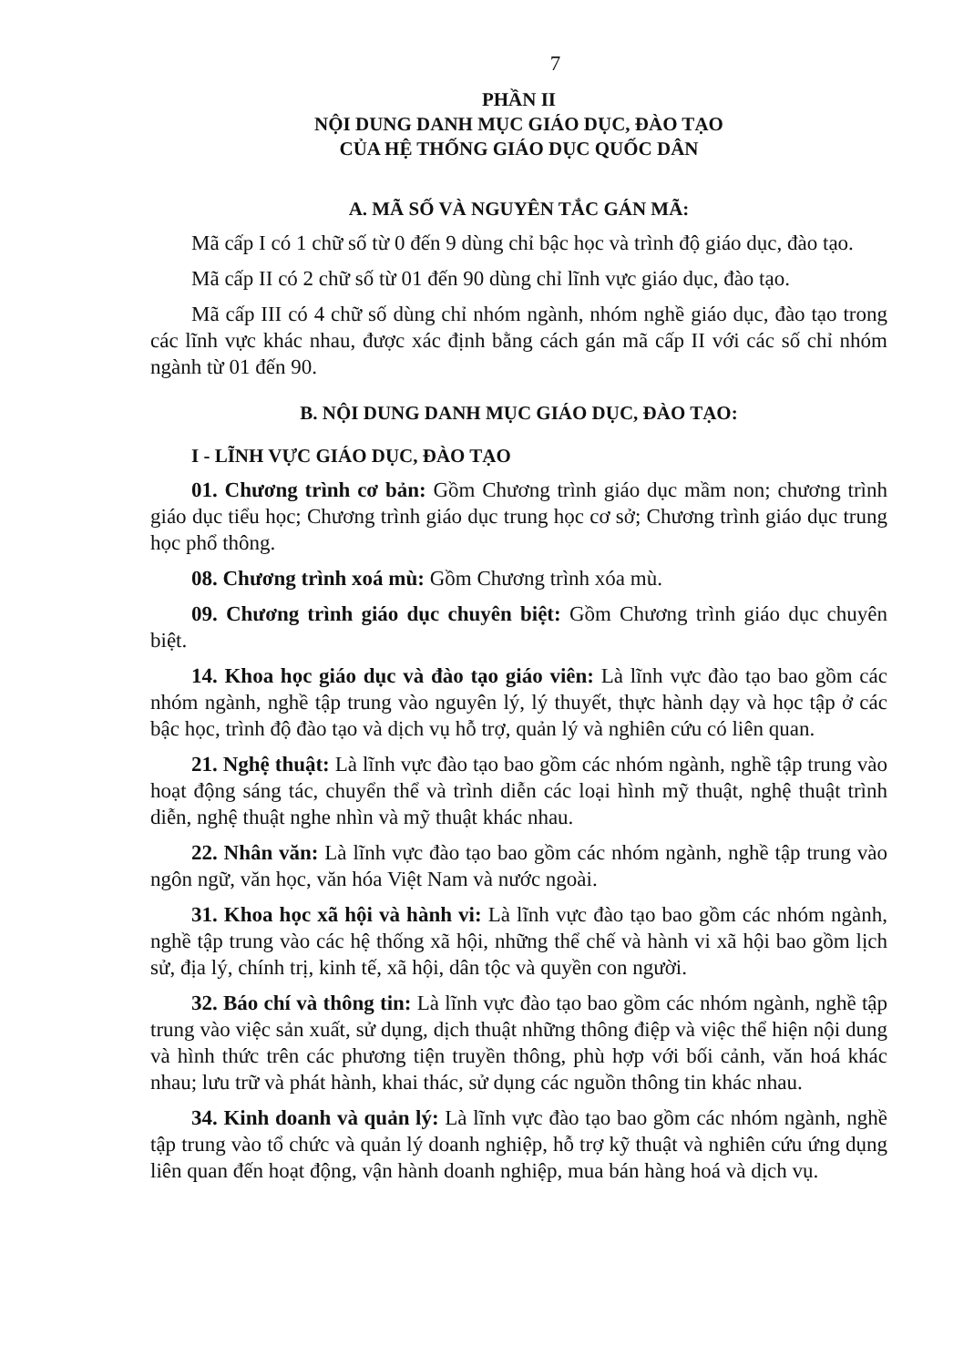7
PHẦN II
NỘI DUNG DANH MỤC GIÁO DỤC, ĐÀO TẠO
CỦA HỆ THỐNG GIÁO DỤC QUỐC DÂN
A. MÃ SỐ VÀ NGUYÊN TẮC GÁN MÃ:
Mã cấp I có 1 chữ số từ 0 đến 9 dùng chỉ bậc học và trình độ giáo dục, đào tạo.
Mã cấp II có 2 chữ số từ 01 đến 90 dùng chỉ lĩnh vực giáo dục, đào tạo.
Mã cấp III có 4 chữ số dùng chỉ nhóm ngành, nhóm nghề giáo dục, đào tạo trong các lĩnh vực khác nhau, được xác định bằng cách gán mã cấp II với các số chỉ nhóm ngành từ 01 đến 90.
B. NỘI DUNG DANH MỤC GIÁO DỤC, ĐÀO TẠO:
I - LĨNH VỰC GIÁO DỤC, ĐÀO TẠO
01. Chương trình cơ bản: Gồm Chương trình giáo dục mầm non; chương trình giáo dục tiểu học; Chương trình giáo dục trung học cơ sở; Chương trình giáo dục trung học phổ thông.
08. Chương trình xoá mù: Gồm Chương trình xóa mù.
09. Chương trình giáo dục chuyên biệt: Gồm Chương trình giáo dục chuyên biệt.
14. Khoa học giáo dục và đào tạo giáo viên: Là lĩnh vực đào tạo bao gồm các nhóm ngành, nghề tập trung vào nguyên lý, lý thuyết, thực hành dạy và học tập ở các bậc học, trình độ đào tạo và dịch vụ hỗ trợ, quản lý và nghiên cứu có liên quan.
21. Nghệ thuật: Là lĩnh vực đào tạo bao gồm các nhóm ngành, nghề tập trung vào hoạt động sáng tác, chuyển thể và trình diễn các loại hình mỹ thuật, nghệ thuật trình diễn, nghệ thuật nghe nhìn và mỹ thuật khác nhau.
22. Nhân văn: Là lĩnh vực đào tạo bao gồm các nhóm ngành, nghề tập trung vào ngôn ngữ, văn học, văn hóa Việt Nam và nước ngoài.
31. Khoa học xã hội và hành vi: Là lĩnh vực đào tạo bao gồm các nhóm ngành, nghề tập trung vào các hệ thống xã hội, những thể chế và hành vi xã hội bao gồm lịch sử, địa lý, chính trị, kinh tế, xã hội, dân tộc và quyền con người.
32. Báo chí và thông tin: Là lĩnh vực đào tạo bao gồm các nhóm ngành, nghề tập trung vào việc sản xuất, sử dụng, dịch thuật những thông điệp và việc thể hiện nội dung và hình thức trên các phương tiện truyền thông, phù hợp với bối cảnh, văn hoá khác nhau; lưu trữ và phát hành, khai thác, sử dụng các nguồn thông tin khác nhau.
34. Kinh doanh và quản lý: Là lĩnh vực đào tạo bao gồm các nhóm ngành, nghề tập trung vào tổ chức và quản lý doanh nghiệp, hỗ trợ kỹ thuật và nghiên cứu ứng dụng liên quan đến hoạt động, vận hành doanh nghiệp, mua bán hàng hoá và dịch vụ.